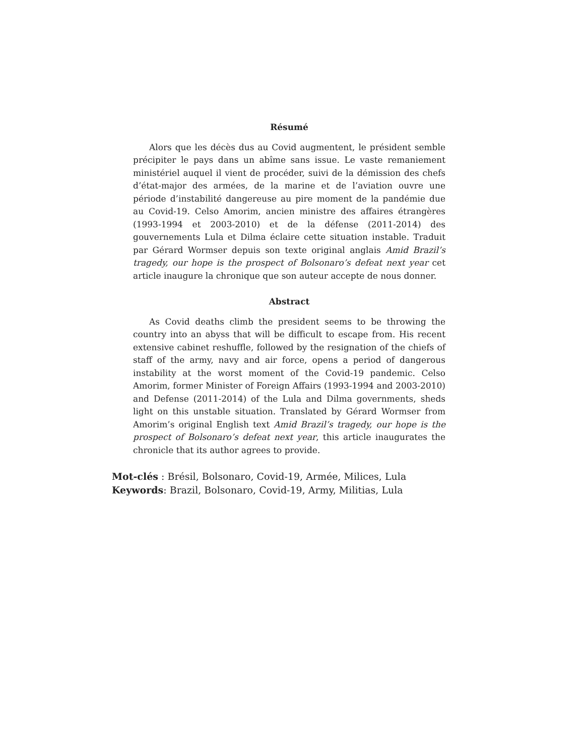Résumé
Alors que les décès dus au Covid augmentent, le président semble précipiter le pays dans un abîme sans issue. Le vaste remaniement ministériel auquel il vient de procéder, suivi de la démission des chefs d’état-major des armées, de la marine et de l’aviation ouvre une période d’instabilité dangereuse au pire moment de la pandémie due au Covid-19. Celso Amorim, ancien ministre des affaires étrangères (1993-1994 et 2003-2010) et de la défense (2011-2014) des gouvernements Lula et Dilma éclaire cette situation instable. Traduit par Gérard Wormser depuis son texte original anglais Amid Brazil’s tragedy, our hope is the prospect of Bolsonaro’s defeat next year cet article inaugure la chronique que son auteur accepte de nous donner.
Abstract
As Covid deaths climb the president seems to be throwing the country into an abyss that will be difficult to escape from. His recent extensive cabinet reshuffle, followed by the resignation of the chiefs of staff of the army, navy and air force, opens a period of dangerous instability at the worst moment of the Covid-19 pandemic. Celso Amorim, former Minister of Foreign Affairs (1993-1994 and 2003-2010) and Defense (2011-2014) of the Lula and Dilma governments, sheds light on this unstable situation. Translated by Gérard Wormser from Amorim’s original English text Amid Brazil’s tragedy, our hope is the prospect of Bolsonaro’s defeat next year, this article inaugurates the chronicle that its author agrees to provide.
Mot-clés : Brésil, Bolsonaro, Covid-19, Armée, Milices, Lula
Keywords: Brazil, Bolsonaro, Covid-19, Army, Militias, Lula